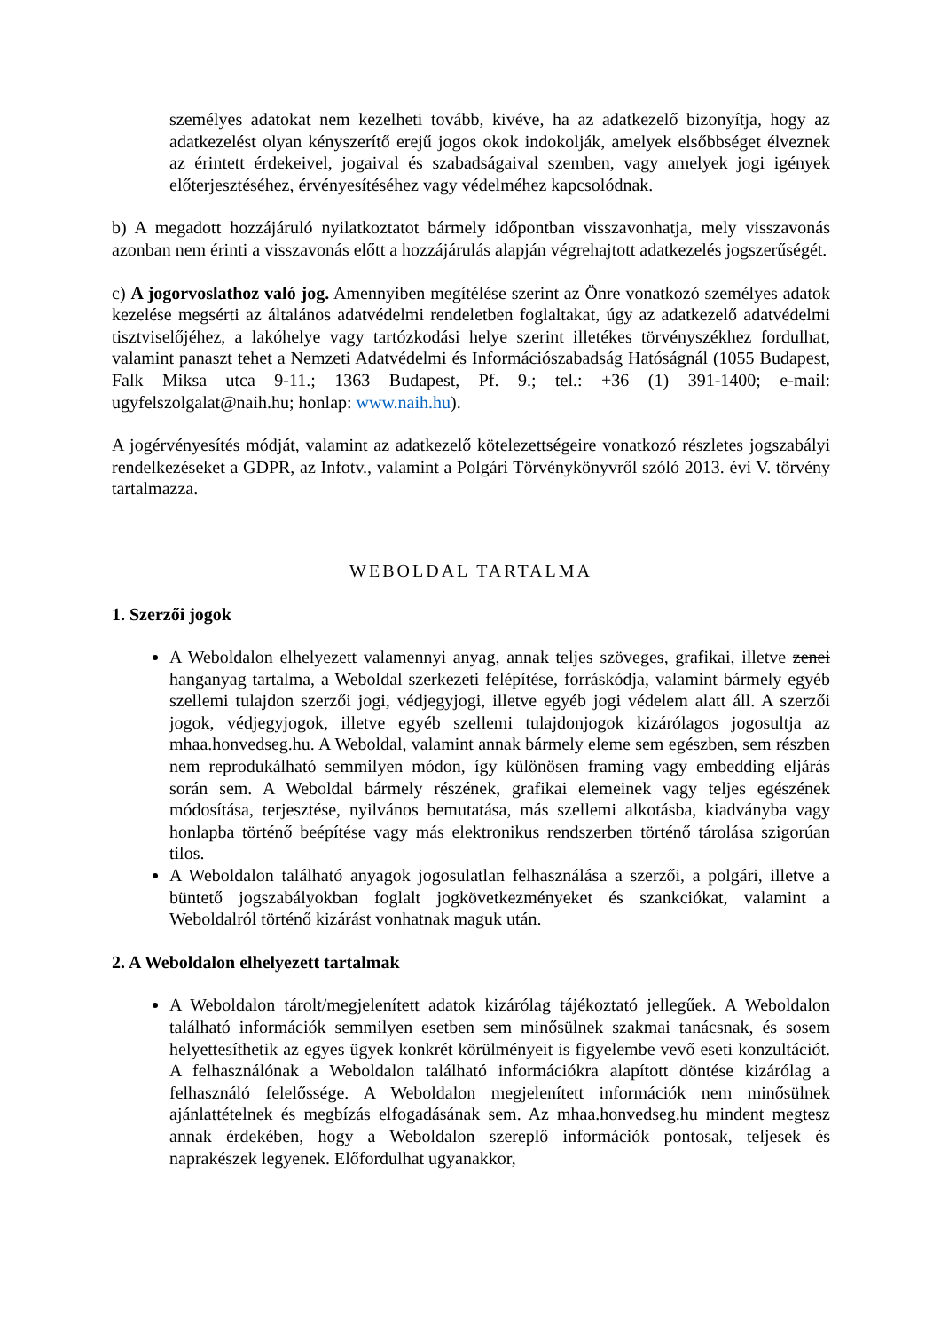személyes adatokat nem kezelheti tovább, kivéve, ha az adatkezelő bizonyítja, hogy az adatkezelést olyan kényszerítő erejű jogos okok indokolják, amelyek elsőbbséget élveznek az érintett érdekeivel, jogaival és szabadságaival szemben, vagy amelyek jogi igények előterjesztéséhez, érvényesítéséhez vagy védelméhez kapcsolódnak.
b) A megadott hozzájáruló nyilatkoztatot bármely időpontban visszavonhatja, mely visszavonás azonban nem érinti a visszavonás előtt a hozzájárulás alapján végrehajtott adatkezelés jogszerűségét.
c) A jogorvoslathoz való jog. Amennyiben megítélése szerint az Önre vonatkozó személyes adatok kezelése megsérti az általános adatvédelmi rendeletben foglaltakat, úgy az adatkezelő adatvédelmi tisztviselőjéhez, a lakóhelye vagy tartózkodási helye szerint illetékes törvényszékhez fordulhat, valamint panaszt tehet a Nemzeti Adatvédelmi és Információszabadság Hatóságnál (1055 Budapest, Falk Miksa utca 9-11.; 1363 Budapest, Pf. 9.; tel.: +36 (1) 391-1400; e-mail: ugyfelszolgalat@naih.hu; honlap: www.naih.hu).
A jogérvényesítés módját, valamint az adatkezelő kötelezettségeire vonatkozó részletes jogszabályi rendelkezéseket a GDPR, az Infotv., valamint a Polgári Törvénykönyvről szóló 2013. évi V. törvény tartalmazza.
WEBOLDAL TARTALMA
1. Szerzői jogok
A Weboldalon elhelyezett valamennyi anyag, annak teljes szöveges, grafikai, illetve zenei hanganyag tartalma, a Weboldal szerkezeti felépítése, forráskódja, valamint bármely egyéb szellemi tulajdon szerzői jogi, védjegyjogi, illetve egyéb jogi védelem alatt áll. A szerzői jogok, védjegyjogok, illetve egyéb szellemi tulajdonjogok kizárólagos jogosultja az mhaa.honvedseg.hu. A Weboldal, valamint annak bármely eleme sem egészben, sem részben nem reprodukálható semmilyen módon, így különösen framing vagy embedding eljárás során sem. A Weboldal bármely részének, grafikai elemeinek vagy teljes egészének módosítása, terjesztése, nyilvános bemutatása, más szellemi alkotásba, kiadványba vagy honlapba történő beépítése vagy más elektronikus rendszerben történő tárolása szigorúan tilos.
A Weboldalon található anyagok jogosulatlan felhasználása a szerzői, a polgári, illetve a büntető jogszabályokban foglalt jogkövetkezményeket és szankciókat, valamint a Weboldalról történő kizárást vonhatnak maguk után.
2. A Weboldalon elhelyezett tartalmak
A Weboldalon tárolt/megjelenített adatok kizárólag tájékoztató jellegűek. A Weboldalon található információk semmilyen esetben sem minősülnek szakmai tanácsnak, és sosem helyettesíthetik az egyes ügyek konkrét körülményeit is figyelembe vevő eseti konzultációt. A felhasználónak a Weboldalon található információkra alapított döntése kizárólag a felhasználó felelőssége. A Weboldalon megjelenített információk nem minősülnek ajánlattételnek és megbízás elfogadásának sem. Az mhaa.honvedseg.hu mindent megtesz annak érdekében, hogy a Weboldalon szereplő információk pontosak, teljesek és naprakészek legyenek. Előfordulhat ugyanakkor,